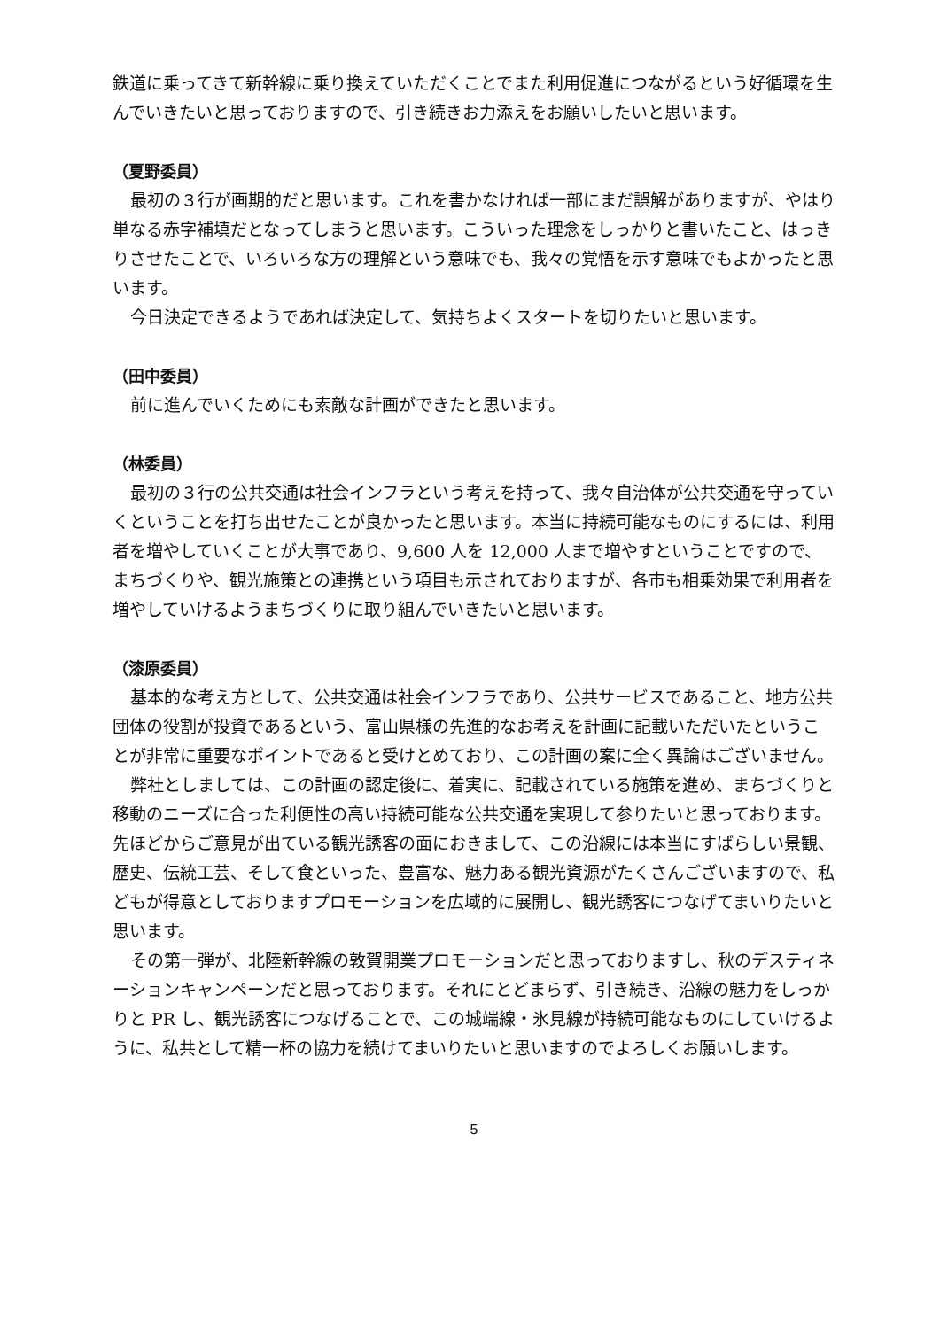鉄道に乗ってきて新幹線に乗り換えていただくことでまた利用促進につながるという好循環を生んでいきたいと思っておりますので、引き続きお力添えをお願いしたいと思います。
（夏野委員）
最初の３行が画期的だと思います。これを書かなければ一部にまだ誤解がありますが、やはり単なる赤字補填だとなってしまうと思います。こういった理念をしっかりと書いたこと、はっきりさせたことで、いろいろな方の理解という意味でも、我々の覚悟を示す意味でもよかったと思います。
今日決定できるようであれば決定して、気持ちよくスタートを切りたいと思います。
（田中委員）
前に進んでいくためにも素敵な計画ができたと思います。
（林委員）
最初の３行の公共交通は社会インフラという考えを持って、我々自治体が公共交通を守っていくということを打ち出せたことが良かったと思います。本当に持続可能なものにするには、利用者を増やしていくことが大事であり、9,600 人を 12,000 人まで増やすということですので、まちづくりや、観光施策との連携という項目も示されておりますが、各市も相乗効果で利用者を増やしていけるようまちづくりに取り組んでいきたいと思います。
（漆原委員）
基本的な考え方として、公共交通は社会インフラであり、公共サービスであること、地方公共団体の役割が投資であるという、富山県様の先進的なお考えを計画に記載いただいたということが非常に重要なポイントであると受けとめており、この計画の案に全く異論はございません。
弊社としましては、この計画の認定後に、着実に、記載されている施策を進め、まちづくりと移動のニーズに合った利便性の高い持続可能な公共交通を実現して参りたいと思っております。先ほどからご意見が出ている観光誘客の面におきまして、この沿線には本当にすばらしい景観、歴史、伝統工芸、そして食といった、豊富な、魅力ある観光資源がたくさんございますので、私どもが得意としておりますプロモーションを広域的に展開し、観光誘客につなげてまいりたいと思います。
その第一弾が、北陸新幹線の敦賀開業プロモーションだと思っておりますし、秋のデスティネーションキャンペーンだと思っております。それにとどまらず、引き続き、沿線の魅力をしっかりと PR し、観光誘客につなげることで、この城端線・氷見線が持続可能なものにしていけるように、私共として精一杯の協力を続けてまいりたいと思いますのでよろしくお願いします。
5